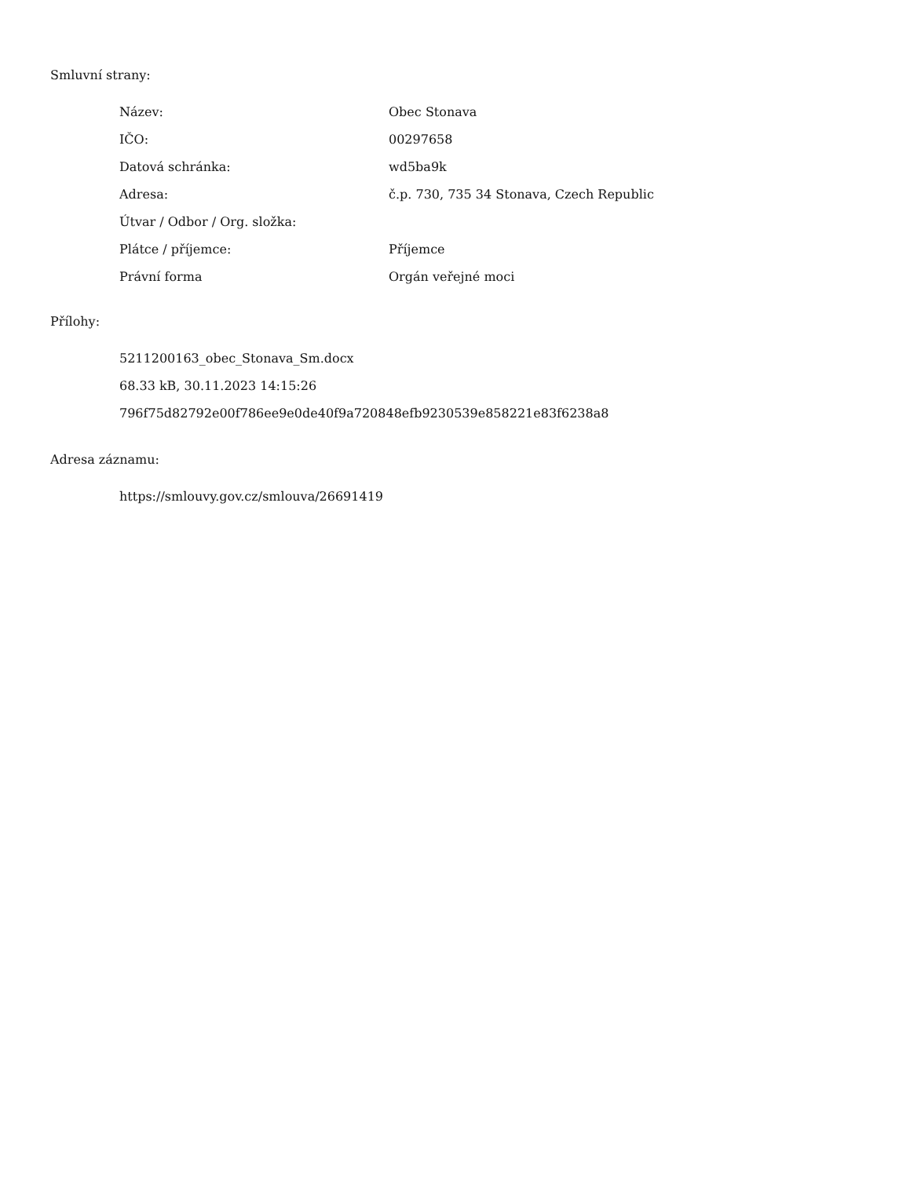Smluvní strany:
| Název: | Obec Stonava |
| IČO: | 00297658 |
| Datová schránka: | wd5ba9k |
| Adresa: | č.p. 730, 735 34 Stonava, Czech Republic |
| Útvar / Odbor / Org. složka: | |
| Plátce / příjemce: | Příjemce |
| Právní forma | Orgán veřejné moci |
Přílohy:
5211200163_obec_Stonava_Sm.docx
68.33 kB, 30.11.2023 14:15:26
796f75d82792e00f786ee9e0de40f9a720848efb9230539e858221e83f6238a8
Adresa záznamu:
https://smlouvy.gov.cz/smlouva/26691419